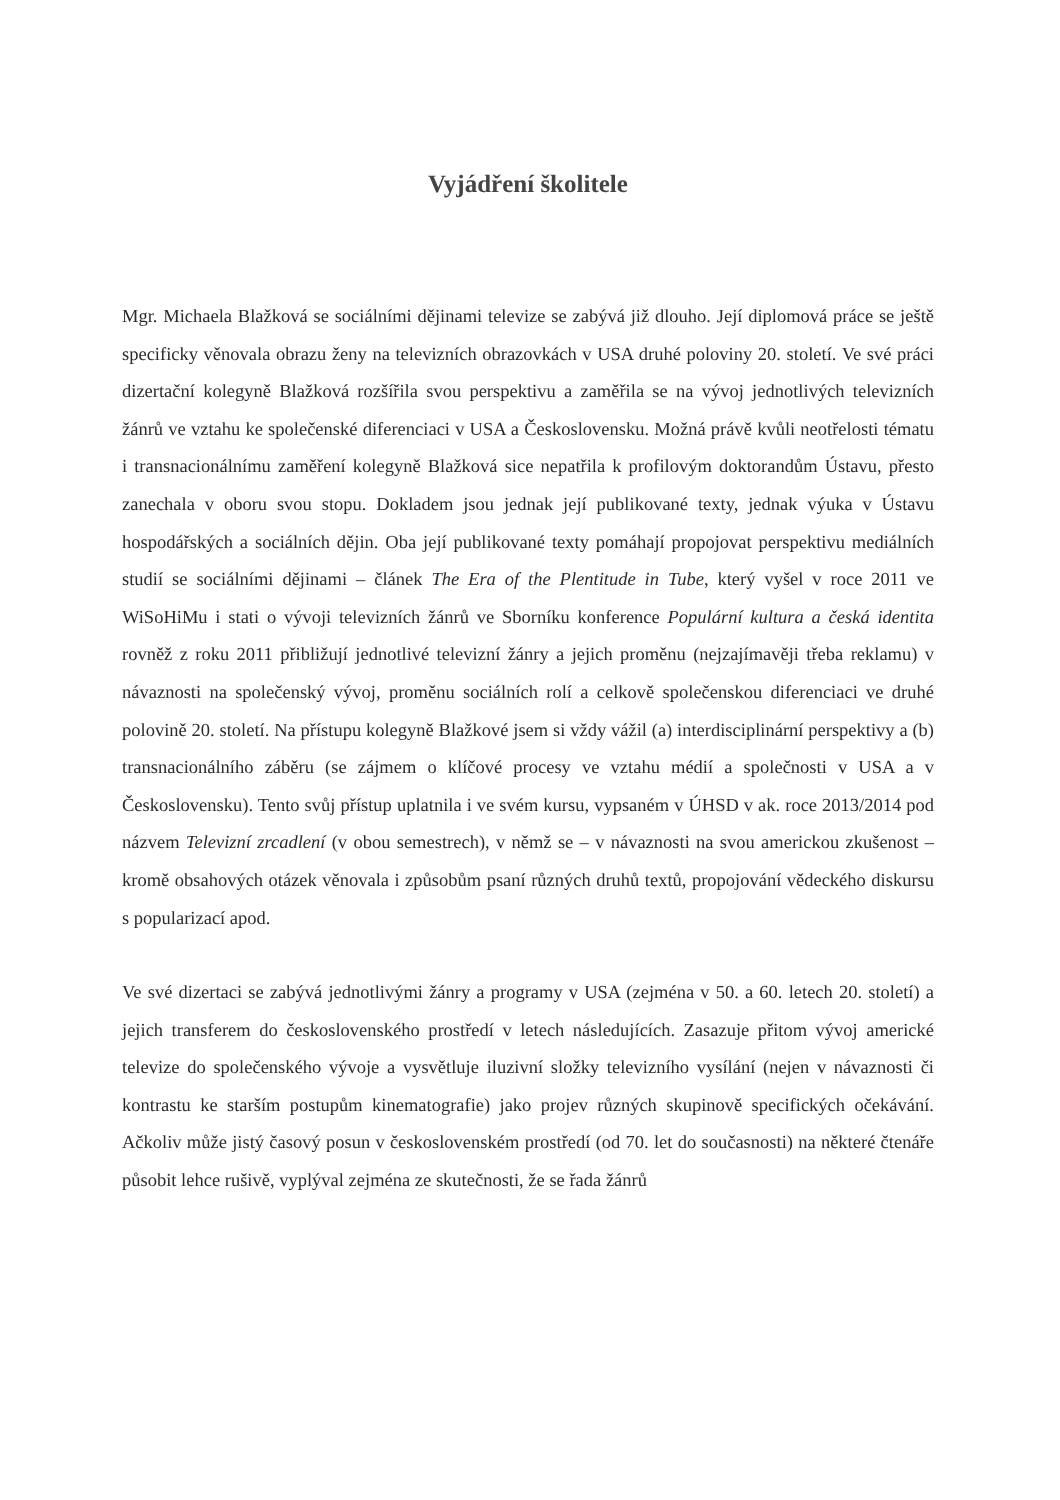Vyjádření školitele
Mgr. Michaela Blažková se sociálními dějinami televize se zabývá již dlouho. Její diplomová práce se ještě specificky věnovala obrazu ženy na televizních obrazovkách v USA druhé poloviny 20. století. Ve své práci dizertační kolegyně Blažková rozšířila svou perspektivu a zaměřila se na vývoj jednotlivých televizních žánrů ve vztahu ke společenské diferenciaci v USA a Československu. Možná právě kvůli neotřelosti tématu i transnacionálnímu zaměření kolegyně Blažková sice nepatřila k profilovým doktorandům Ústavu, přesto zanechala v oboru svou stopu. Dokladem jsou jednak její publikované texty, jednak výuka v Ústavu hospodářských a sociálních dějin. Oba její publikované texty pomáhají propojovat perspektivu mediálních studií se sociálními dějinami – článek The Era of the Plentitude in Tube, který vyšel v roce 2011 ve WiSoHiMu i stati o vývoji televizních žánrů ve Sborníku konference Populární kultura a česká identita rovněž z roku 2011 přibližují jednotlivé televizní žánry a jejich proměnu (nejzajímavěji třeba reklamu) v návaznosti na společenský vývoj, proměnu sociálních rolí a celkově společenskou diferenciaci ve druhé polovině 20. století. Na přístupu kolegyně Blažkové jsem si vždy vážil (a) interdisciplinární perspektivy a (b) transnacionálního záběru (se zájmem o klíčové procesy ve vztahu médií a společnosti v USA a v Československu). Tento svůj přístup uplatnila i ve svém kursu, vypsaném v ÚHSD v ak. roce 2013/2014 pod názvem Televizní zrcadlení (v obou semestrech), v němž se – v návaznosti na svou americkou zkušenost – kromě obsahových otázek věnovala i způsobům psaní různých druhů textů, propojování vědeckého diskursu s popularizací apod.
Ve své dizertaci se zabývá jednotlivými žánry a programy v USA (zejména v 50. a 60. letech 20. století) a jejich transferem do československého prostředí v letech následujících. Zasazuje přitom vývoj americké televize do společenského vývoje a vysvětluje iluzivní složky televizního vysílání (nejen v návaznosti či kontrastu ke starším postupům kinematografie) jako projev různých skupinově specifických očekávání. Ačkoliv může jistý časový posun v československém prostředí (od 70. let do současnosti) na některé čtenáře působit lehce rušivě, vyplýval zejména ze skutečnosti, že se řada žánrů